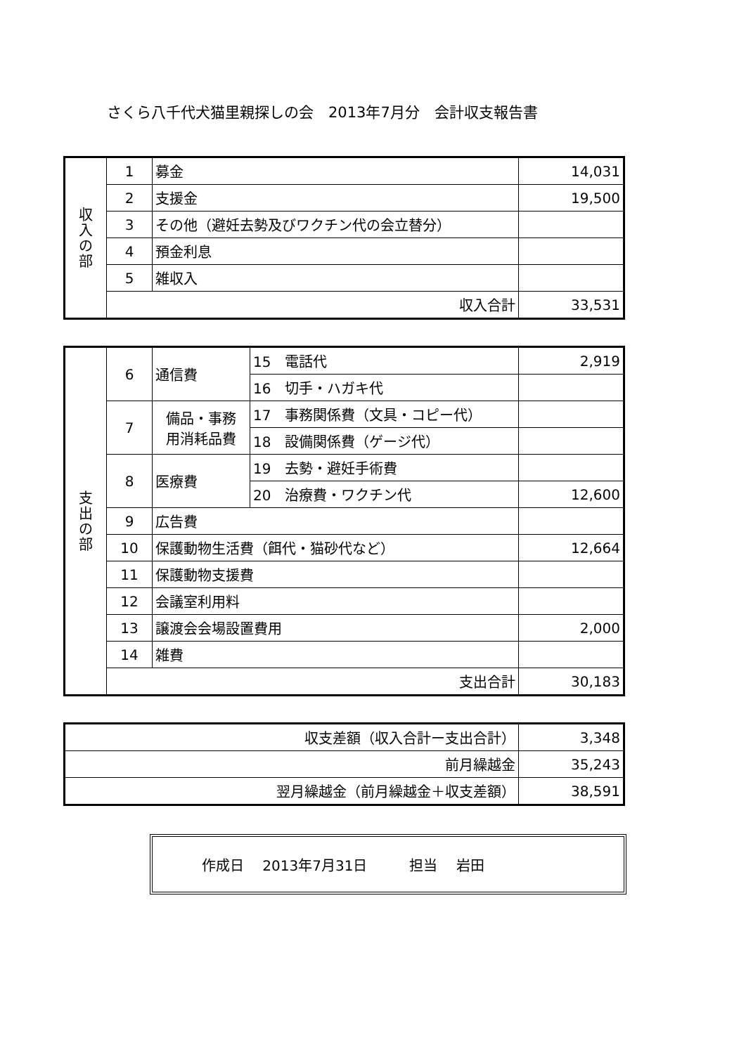さくら八千代犬猫里親探しの会　2013年7月分　会計収支報告書
| 収 入 の 部 | 1 | 募金 | 14,031 |
| | 2 | 支援金 | 19,500 |
| | 3 | その他（避妊去勢及びワクチン代の会立替分） | |
| | 4 | 預金利息 | |
| | 5 | 雑収入 | |
| | 収入合計 | | 33,531 |
| 支 出 の 部 | 6 | 通信費 | 15 電話代 | 2,919 |
| | | | 16 切手・ハガキ代 | |
| | 7 | 備品・事務 用消耗品費 | 17 事務関係費（文具・コピー代） | |
| | | | 18 設備関係費（ゲージ代） | |
| | 8 | 医療費 | 19 去勢・避妊手術費 | |
| | | | 20 治療費・ワクチン代 | 12,600 |
| | 9 | 広告費 | | |
| | 10 | 保護動物生活費（餌代・猫砂代など） | | 12,664 |
| | 11 | 保護動物支援費 | | |
| | 12 | 会議室利用料 | | |
| | 13 | 譲渡会会場設置費用 | | 2,000 |
| | 14 | 雑費 | | |
| | 支出合計 | | | 30,183 |
| 収支差額（収入合計ー支出合計） | 3,348 |
| 前月繰越金 | 35,243 |
| 翌月繰越金（前月繰越金＋収支差額） | 38,591 |
作成日　 2013年7月31日　　　担当　 岩田